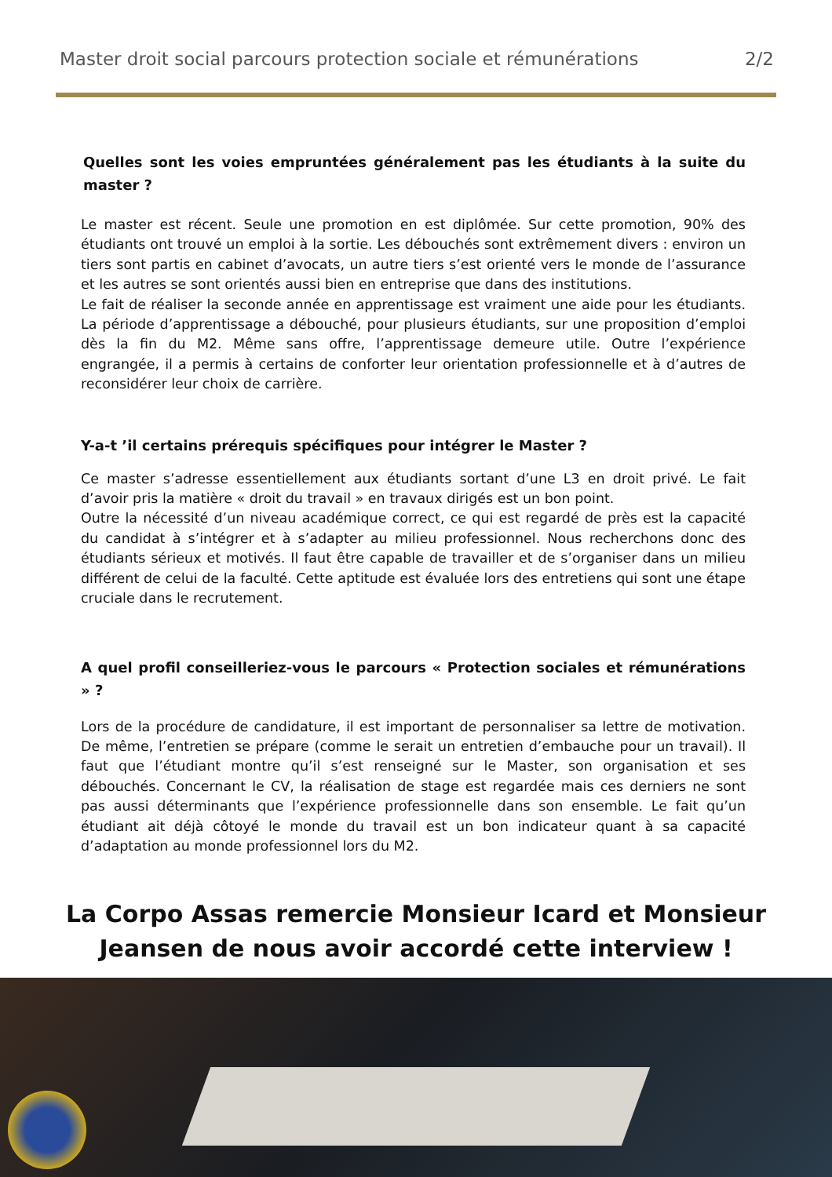Master droit social parcours protection sociale et rémunérations 2/2
Quelles sont les voies empruntées généralement pas les étudiants à la suite du master ?
Le master est récent. Seule une promotion en est diplômée. Sur cette promotion, 90% des étudiants ont trouvé un emploi à la sortie. Les débouchés sont extrêmement divers : environ un tiers sont partis en cabinet d’avocats, un autre tiers s’est orienté vers le monde de l’assurance et les autres se sont orientés aussi bien en entreprise que dans des institutions.
Le fait de réaliser la seconde année en apprentissage est vraiment une aide pour les étudiants. La période d’apprentissage a débouché, pour plusieurs étudiants, sur une proposition d’emploi dès la fin du M2. Même sans offre, l’apprentissage demeure utile. Outre l’expérience engrangée, il a permis à certains de conforter leur orientation professionnelle et à d’autres de reconsidérer leur choix de carrière.
Y-a-t ’il certains prérequis spécifiques pour intégrer le Master ?
Ce master s’adresse essentiellement aux étudiants sortant d’une L3 en droit privé. Le fait d’avoir pris la matière « droit du travail » en travaux dirigés est un bon point.
Outre la nécessité d’un niveau académique correct, ce qui est regardé de près est la capacité du candidat à s’intégrer et à s’adapter au milieu professionnel. Nous recherchons donc des étudiants sérieux et motivés. Il faut être capable de travailler et de s’organiser dans un milieu différent de celui de la faculté. Cette aptitude est évaluée lors des entretiens qui sont une étape cruciale dans le recrutement.
A quel profil conseilleriez-vous le parcours « Protection sociales et rémunérations » ?
Lors de la procédure de candidature, il est important de personnaliser sa lettre de motivation. De même, l’entretien se prépare (comme le serait un entretien d’embauche pour un travail). Il faut que l’étudiant montre qu’il s’est renseigné sur le Master, son organisation et ses débouchés. Concernant le CV, la réalisation de stage est regardée mais ces derniers ne sont pas aussi déterminants que l’expérience professionnelle dans son ensemble. Le fait qu’un étudiant ait déjà côtoyé le monde du travail est un bon indicateur quant à sa capacité d’adaptation au monde professionnel lors du M2.
La Corpo Assas remercie Monsieur Icard et Monsieur
Jeansen de nous avoir accordé cette interview !